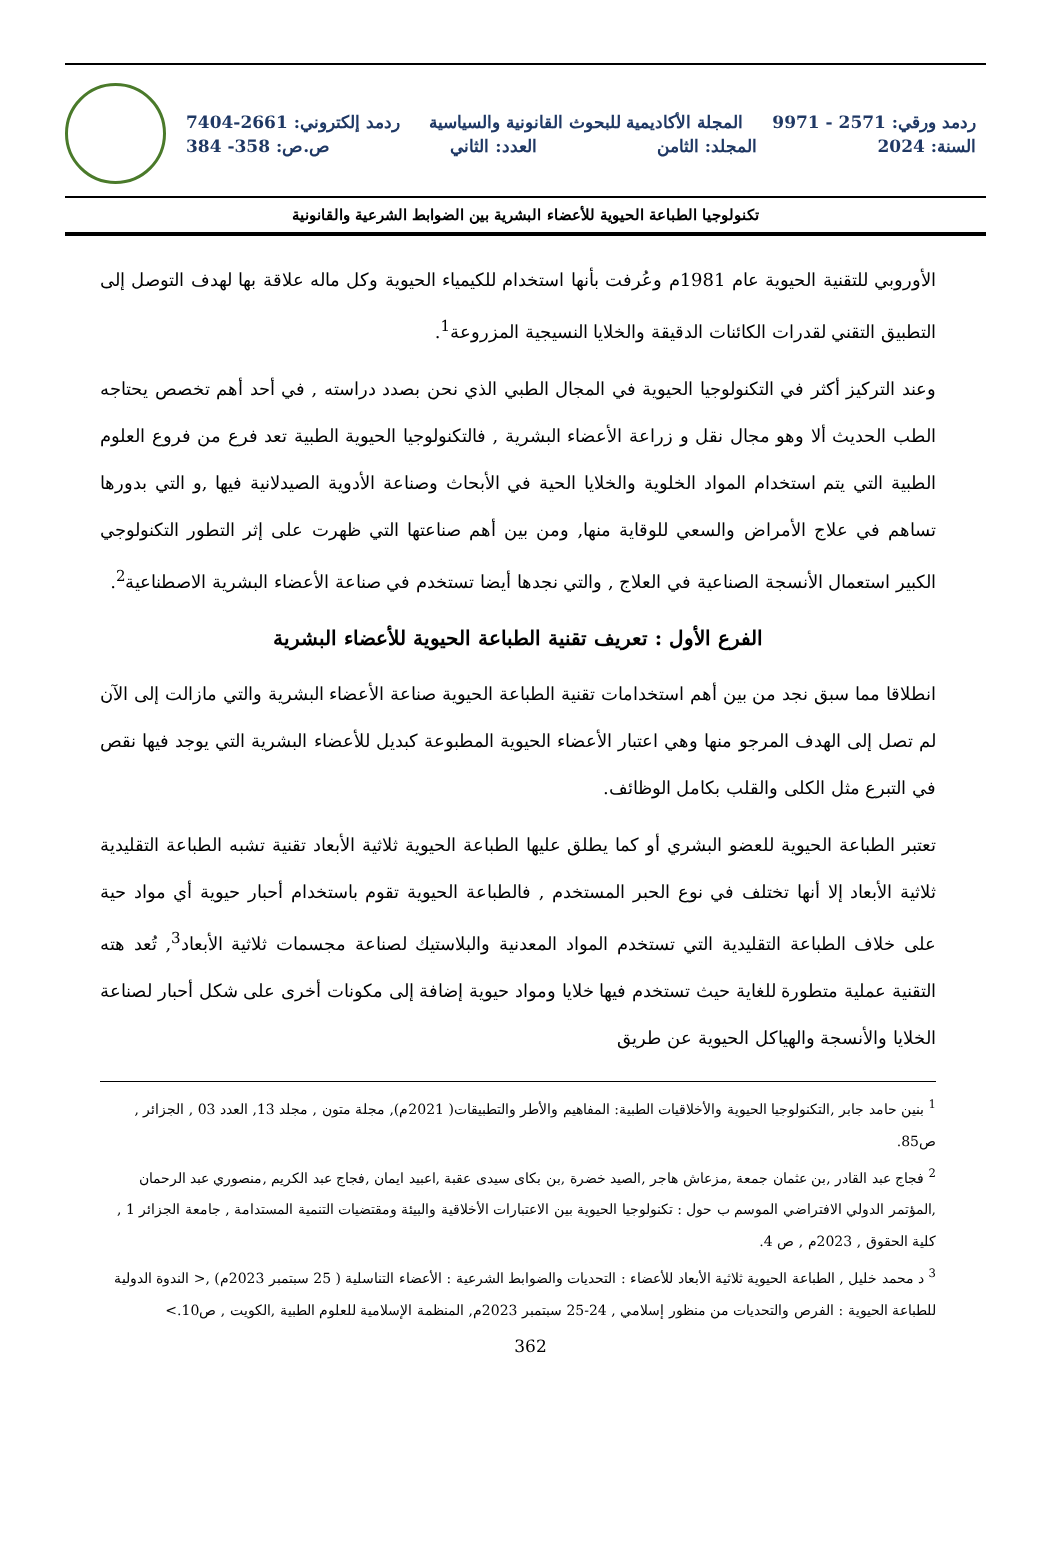ردمد ورقي: 2571 - 9971 المجلة الأكاديمية للبحوث القانونية والسياسية ردمد إلكتروني: 2661-7404
السنة: 2024 المجلد: الثامن العدد: الثاني ص.ص: 358- 384
تكنولوجيا الطباعة الحيوية للأعضاء البشرية بين الضوابط الشرعية والقانونية
الأوروبي للتقنية الحيوية عام 1981م وعُرفت بأنها استخدام للكيمياء الحيوية وكل ماله علاقة بها لهدف التوصل إلى التطبيق التقني لقدرات الكائنات الدقيقة والخلايا النسيجية المزروعة<sup>1</sup>.
وعند التركيز أكثر في التكنولوجيا الحيوية في المجال الطبي الذي نحن بصدد دراسته , في أحد أهم تخصص يحتاجه الطب الحديث ألا وهو مجال نقل و زراعة الأعضاء البشرية , فالتكنولوجيا الحيوية الطبية تعد فرع من فروع العلوم الطبية التي يتم استخدام المواد الخلوية والخلايا الحية في الأبحاث وصناعة الأدوية الصيدلانية فيها ,و التي بدورها تساهم في علاج الأمراض والسعي للوقاية منها, ومن بين أهم صناعتها التي ظهرت على إثر التطور التكنولوجي الكبير استعمال الأنسجة الصناعية في العلاج , والتي نجدها أيضا تستخدم في صناعة الأعضاء البشرية الاصطناعية<sup>2</sup>.
الفرع الأول : تعريف تقنية الطباعة الحيوية للأعضاء البشرية
انطلاقا مما سبق نجد من بين أهم استخدامات تقنية الطباعة الحيوية صناعة الأعضاء البشرية والتي مازالت إلى الآن لم تصل إلى الهدف المرجو منها وهي اعتبار الأعضاء الحيوية المطبوعة كبديل للأعضاء البشرية التي يوجد فيها نقص في التبرع مثل الكلى والقلب بكامل الوظائف.
تعتبر الطباعة الحيوية للعضو البشري أو كما يطلق عليها الطباعة الحيوية ثلاثية الأبعاد تقنية تشبه الطباعة التقليدية ثلاثية الأبعاد إلا أنها تختلف في نوع الحبر المستخدم , فالطباعة الحيوية تقوم باستخدام أحبار حيوية أي مواد حية على خلاف الطباعة التقليدية التي تستخدم المواد المعدنية والبلاستيك لصناعة مجسمات ثلاثية الأبعاد<sup>3</sup>, تُعد هته التقنية عملية متطورة للغاية حيث تستخدم فيها خلايا ومواد حيوية إضافة إلى مكونات أخرى على شكل أحبار لصناعة الخلايا والأنسجة والهياكل الحيوية عن طريق
<sup>1</sup> بنين حامد جابر ,التكنولوجيا الحيوية والأخلاقيات الطبية: المفاهيم والأطر والتطبيقات( 2021م), مجلة متون , مجلد 13, العدد 03 , الجزائر , ص85.
<sup>2</sup> فجاج عبد القادر ,بن عثمان جمعة ,مزعاش هاجر ,الصيد خضرة ,بن بكاى سيدى عقبة ,اعبيد ايمان ,فجاج عبد الكريم ,منصوري عبد الرحمان ,المؤتمر الدولي الافتراضي الموسم ب حول : تكنولوجيا الحيوية بين الاعتبارات الأخلاقية والبيئة ومقتضيات التنمية المستدامة , جامعة الجزائر 1 , كلية الحقوق , 2023م , ص 4.
<sup>3</sup> د محمد خليل , الطباعة الحيوية ثلاثية الأبعاد للأعضاء : التحديات والضوابط الشرعية : الأعضاء التناسلية ( 25 سبتمبر 2023م) ,< الندوة الدولية للطباعة الحيوية : الفرص والتحديات من منظور إسلامي , 24-25 سبتمبر 2023م, المنظمة الإسلامية للعلوم الطبية ,الكويت , ص10.>
362